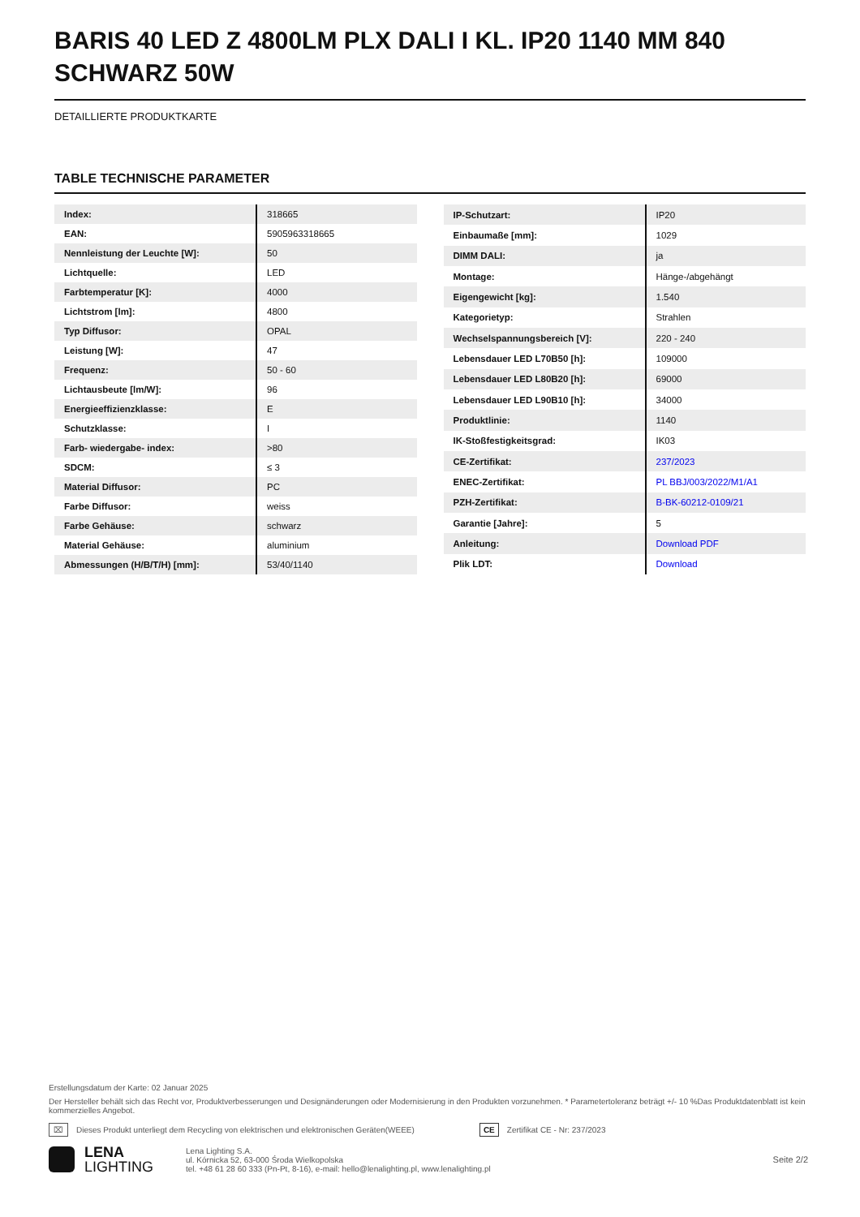BARIS 40 LED Z 4800LM PLX DALI I KL. IP20 1140 MM 840 SCHWARZ 50W
DETAILLIERTE PRODUKTKARTE
TABLE TECHNISCHE PARAMETER
| Index: | 318665 |
| EAN: | 5905963318665 |
| Nennleistung der Leuchte [W]: | 50 |
| Lichtquelle: | LED |
| Farbtemperatur [K]: | 4000 |
| Lichtstrom [lm]: | 4800 |
| Typ Diffusor: | OPAL |
| Leistung [W]: | 47 |
| Frequenz: | 50 - 60 |
| Lichtausbeute [lm/W]: | 96 |
| Energieeffizienzklasse: | E |
| Schutzklasse: | I |
| Farb- wiedergabe- index: | >80 |
| SDCM: | ≤ 3 |
| Material Diffusor: | PC |
| Farbe Diffusor: | weiss |
| Farbe Gehäuse: | schwarz |
| Material Gehäuse: | aluminium |
| Abmessungen (H/B/T/H) [mm]: | 53/40/1140 |
| IP-Schutzart: | IP20 |
| Einbaumaße [mm]: | 1029 |
| DIMM DALI: | ja |
| Montage: | Hänge-/abgehängt |
| Eigengewicht [kg]: | 1.540 |
| Kategorietyp: | Strahlen |
| Wechselspannungsbereich [V]: | 220 - 240 |
| Lebensdauer LED L70B50 [h]: | 109000 |
| Lebensdauer LED L80B20 [h]: | 69000 |
| Lebensdauer LED L90B10 [h]: | 34000 |
| Produktlinie: | 1140 |
| IK-Stoßfestigkeitsgrad: | IK03 |
| CE-Zertifikat: | 237/2023 |
| ENEC-Zertifikat: | PL BBJ/003/2022/M1/A1 |
| PZH-Zertifikat: | B-BK-60212-0109/21 |
| Garantie [Jahre]: | 5 |
| Anleitung: | Download PDF |
| Plik LDT: | Download |
Erstellungsdatum der Karte: 02 Januar 2025
Der Hersteller behält sich das Recht vor, Produktverbesserungen und Designänderungen oder Modernisierung in den Produkten vorzunehmen. * Parametertoleranz beträgt +/- 10 %Das Produktdatenblatt ist kein kommerzielles Angebot.
⌧ Dieses Produkt unterliegt dem Recycling von elektrischen und elektronischen Geräten(WEEE) CE Zertifikat CE - Nr: 237/2023
LENA
LIGHTING
Lena Lighting S.A.
ul. Kórnicka 52, 63-000 Środa Wielkopolska
tel. +48 61 28 60 333 (Pn-Pt, 8-16), e-mail: hello@lenalighting.pl, www.lenalighting.pl
Seite 2/2